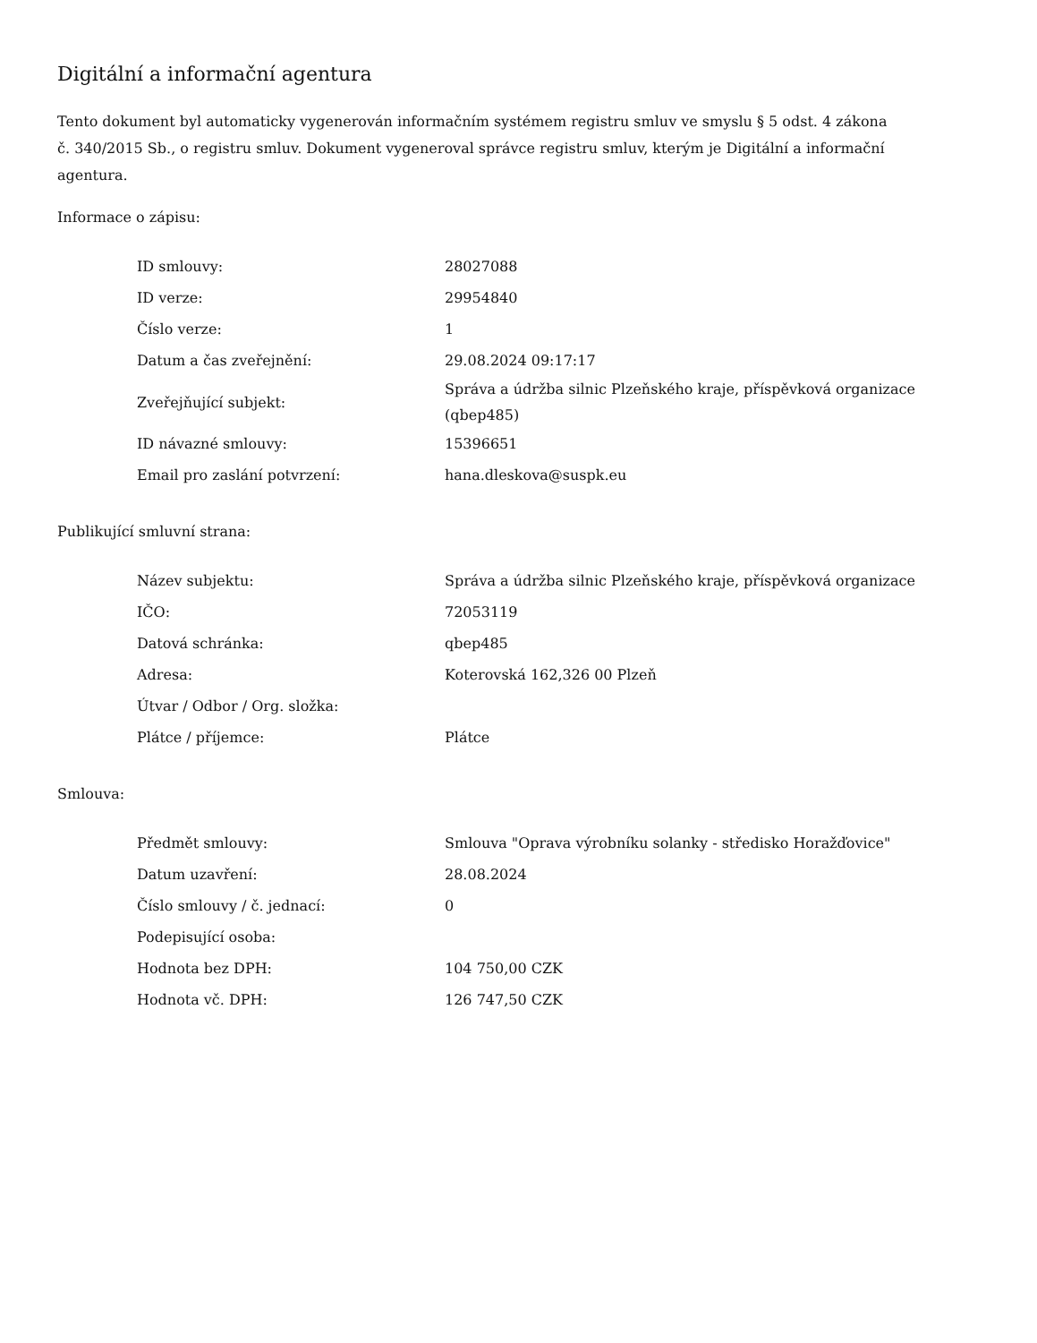Digitální a informační agentura
Tento dokument byl automaticky vygenerován informačním systémem registru smluv ve smyslu § 5 odst. 4 zákona
č. 340/2015 Sb., o registru smluv. Dokument vygeneroval správce registru smluv, kterým je Digitální a informační agentura.
Informace o zápisu:
| ID smlouvy: | 28027088 |
| ID verze: | 29954840 |
| Číslo verze: | 1 |
| Datum a čas zveřejnění: | 29.08.2024 09:17:17 |
| Zveřejňující subjekt: | Správa a údržba silnic Plzeňského kraje, příspěvková organizace (qbep485) |
| ID návazné smlouvy: | 15396651 |
| Email pro zaslání potvrzení: | hana.dleskova@suspk.eu |
Publikující smluvní strana:
| Název subjektu: | Správa a údržba silnic Plzeňského kraje, příspěvková organizace |
| IČO: | 72053119 |
| Datová schránka: | qbep485 |
| Adresa: | Koterovská 162,326 00 Plzeň |
| Útvar / Odbor / Org. složka: | |
| Plátce / příjemce: | Plátce |
Smlouva:
| Předmět smlouvy: | Smlouva "Oprava výrobníku solanky - středisko Horažďovice" |
| Datum uzavření: | 28.08.2024 |
| Číslo smlouvy / č. jednací: | 0 |
| Podepisující osoba: | |
| Hodnota bez DPH: | 104 750,00 CZK |
| Hodnota vč. DPH: | 126 747,50 CZK |